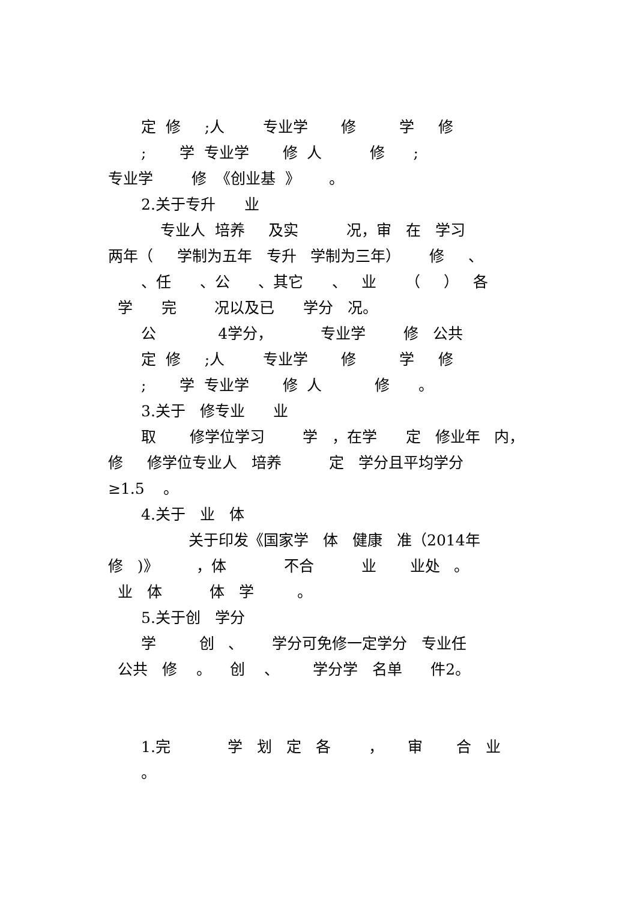定 修 ;人 专业学 修 学 修
; 学 专业学 修 人 修 ;
专业学 修 《创业基 》 。
2.关于专升 业
专业人 培养 及实 况，审 在 学习
两年（ 学制为五年 专升 学制为三年） 修 、
、任 、公 、其它 、 业 （ ） 各
学 完 况以及已 学分 况。
公 4学分， 专业学 修 公共
定 修 ;人 专业学 修 学 修
; 学 专业学 修 人 修 。
3.关于 修专业 业
取 修学位学习 学 ，在学 定 修业年 内，
修 修学位专业人 培养 定 学分且平均学分
≥1.5 。
4.关于 业 体
关于印发《国家学 体 健康 准（2014年
修 )》 ，体 不合 业 业处 。
业 体 体 学 。
5.关于创 学分
学 创 、 学分可免修一定学分 专业任
公共 修 。 创 、 学分学 名单 件2。
1.完 学 划 定 各 ， 审 合 业
。